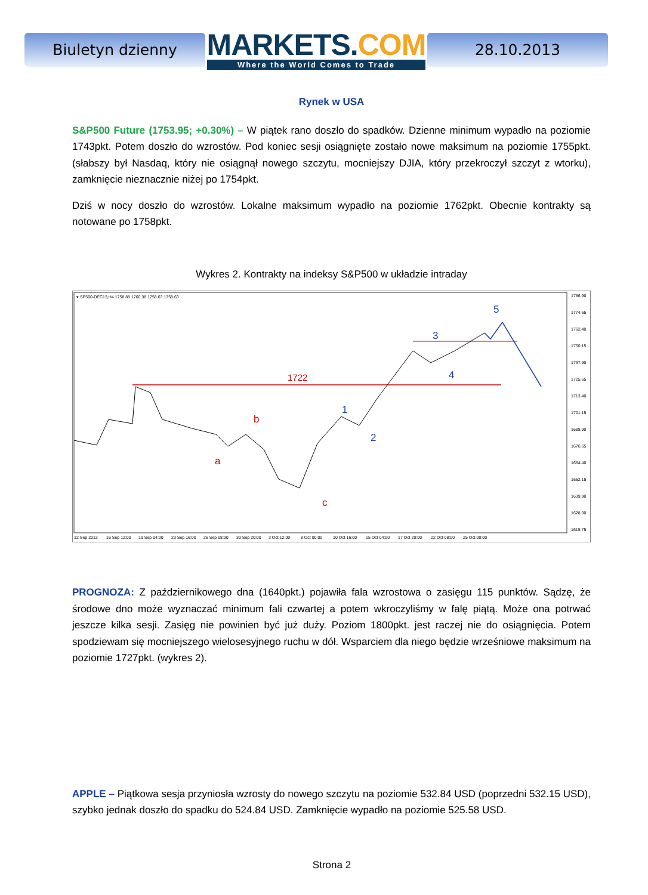Biuletyn dzienny
MARKETS.COM
Where the World Comes to Trade
28.10.2013
Rynek w USA
S&P500 Future (1753.95; +0.30%) – W piątek rano doszło do spadków. Dzienne minimum wypadło na poziomie 1743pkt. Potem doszło do wzrostów. Pod koniec sesji osiągnięte zostało nowe maksimum na poziomie 1755pkt. (słabszy był Nasdaq, który nie osiągnął nowego szczytu, mocniejszy DJIA, który przekroczył szczyt z wtorku), zamknięcie nieznacznie niżej po 1754pkt.
Dziś w nocy doszło do wzrostów. Lokalne maksimum wypadło na poziomie 1762pkt. Obecnie kontrakty są notowane po 1758pkt.
Wykres 2. Kontrakty na indeksy S&P500 w układzie intraday
▾ SP500-DEC13,H4 1758.88 1760.38 1758.63 1758.63
1722
a
b
c
1
2
3
4
5
1786.90
1774.65
1762.40
1750.15
1737.90
1725.65
1713.40
1701.15
1688.90
1676.65
1664.40
1652.15
1639.90
1628.00
1615.75
12 Sep 2013
16 Sep 12:00
19 Sep 04:00
23 Sep 16:00
26 Sep 08:00
30 Sep 20:00
3 Oct 12:00
8 Oct 00:00
10 Oct 16:00
15 Oct 04:00
17 Oct 20:00
22 Oct 08:00
25 Oct 00:00
PROGNOZA: Z październikowego dna (1640pkt.) pojawiła fala wzrostowa o zasięgu 115 punktów. Sądzę, że środowe dno może wyznaczać minimum fali czwartej a potem wkroczyliśmy w falę piątą. Może ona potrwać jeszcze kilka sesji. Zasięg nie powinien być już duży. Poziom 1800pkt. jest raczej nie do osiągnięcia. Potem spodziewam się mocniejszego wielosesyjnego ruchu w dół. Wsparciem dla niego będzie wrześniowe maksimum na poziomie 1727pkt. (wykres 2).
APPLE – Piątkowa sesja przyniosła wzrosty do nowego szczytu na poziomie 532.84 USD (poprzedni 532.15 USD), szybko jednak doszło do spadku do 524.84 USD. Zamknięcie wypadło na poziomie 525.58 USD.
Strona 2